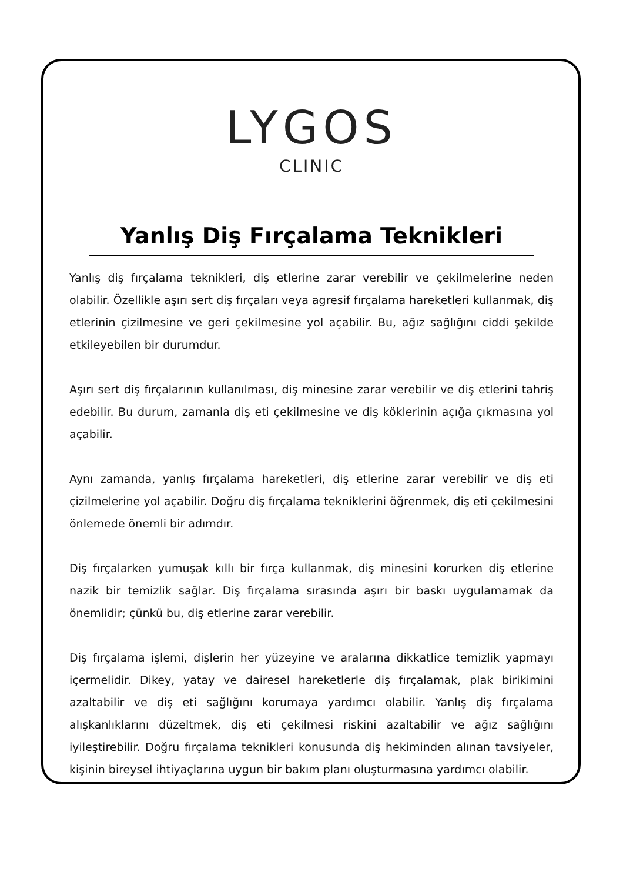LYGOS
CLINIC
Yanlış Diş Fırçalama Teknikleri
Yanlış diş fırçalama teknikleri, diş etlerine zarar verebilir ve çekilmelerine neden olabilir. Özellikle aşırı sert diş fırçaları veya agresif fırçalama hareketleri kullanmak, diş etlerinin çizilmesine ve geri çekilmesine yol açabilir. Bu, ağız sağlığını ciddi şekilde etkileyebilen bir durumdur.
Aşırı sert diş fırçalarının kullanılması, diş minesine zarar verebilir ve diş etlerini tahriş edebilir. Bu durum, zamanla diş eti çekilmesine ve diş köklerinin açığa çıkmasına yol açabilir.
Aynı zamanda, yanlış fırçalama hareketleri, diş etlerine zarar verebilir ve diş eti çizilmelerine yol açabilir. Doğru diş fırçalama tekniklerini öğrenmek, diş eti çekilmesini önlemede önemli bir adımdır.
Diş fırçalarken yumuşak kıllı bir fırça kullanmak, diş minesini korurken diş etlerine nazik bir temizlik sağlar. Diş fırçalama sırasında aşırı bir baskı uygulamamak da önemlidir; çünkü bu, diş etlerine zarar verebilir.
Diş fırçalama işlemi, dişlerin her yüzeyine ve aralarına dikkatlice temizlik yapmayı içermelidir. Dikey, yatay ve dairesel hareketlerle diş fırçalamak, plak birikimini azaltabilir ve diş eti sağlığını korumaya yardımcı olabilir. Yanlış diş fırçalama alışkanlıklarını düzeltmek, diş eti çekilmesi riskini azaltabilir ve ağız sağlığını iyileştirebilir. Doğru fırçalama teknikleri konusunda diş hekiminden alınan tavsiyeler, kişinin bireysel ihtiyaçlarına uygun bir bakım planı oluşturmasına yardımcı olabilir.